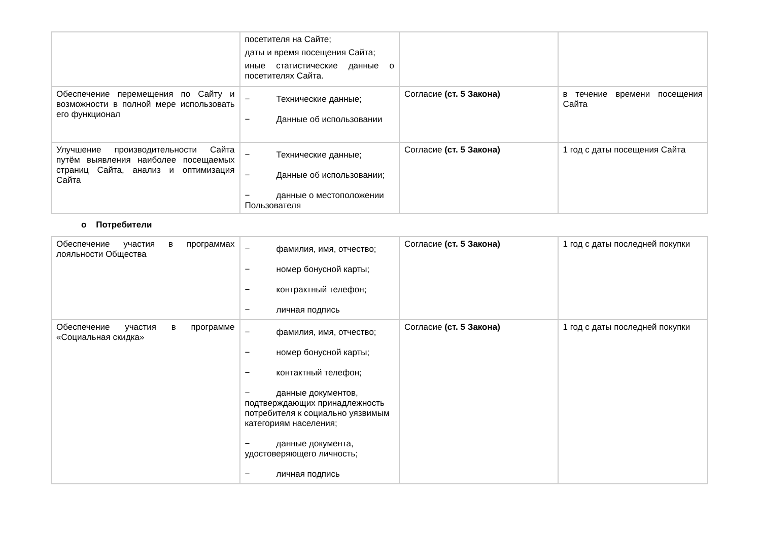| | посетителя на Сайте; даты и время посещения Сайта; иные статистические данные о посетителях Сайта. | | |
| Обеспечение перемещения по Сайту и возможности в полной мере использовать его функционал | − Технические данные; − Данные об использовании | Согласие (ст. 5 Закона) | в течение времени посещения Сайта |
| Улучшение производительности Сайта путём выявления наиболее посещаемых страниц Сайта, анализ и оптимизация Сайта | − Технические данные; − Данные об использовании; − данные о местоположении Пользователя | Согласие (ст. 5 Закона) | 1 год с даты посещения Сайта |
o Потребители
| Обеспечение участия в программах лояльности Общества | − фамилия, имя, отчество; − номер бонусной карты; − контрактный телефон; − личная подпись | Согласие (ст. 5 Закона) | 1 год с даты последней покупки |
| Обеспечение участия в программе «Социальная скидка» | − фамилия, имя, отчество; − номер бонусной карты; − контактный телефон; − данные документов, подтверждающих принадлежность потребителя к социально уязвимым категориям населения; − данные документа, удостоверяющего личность; − личная подпись | Согласие (ст. 5 Закона) | 1 год с даты последней покупки |